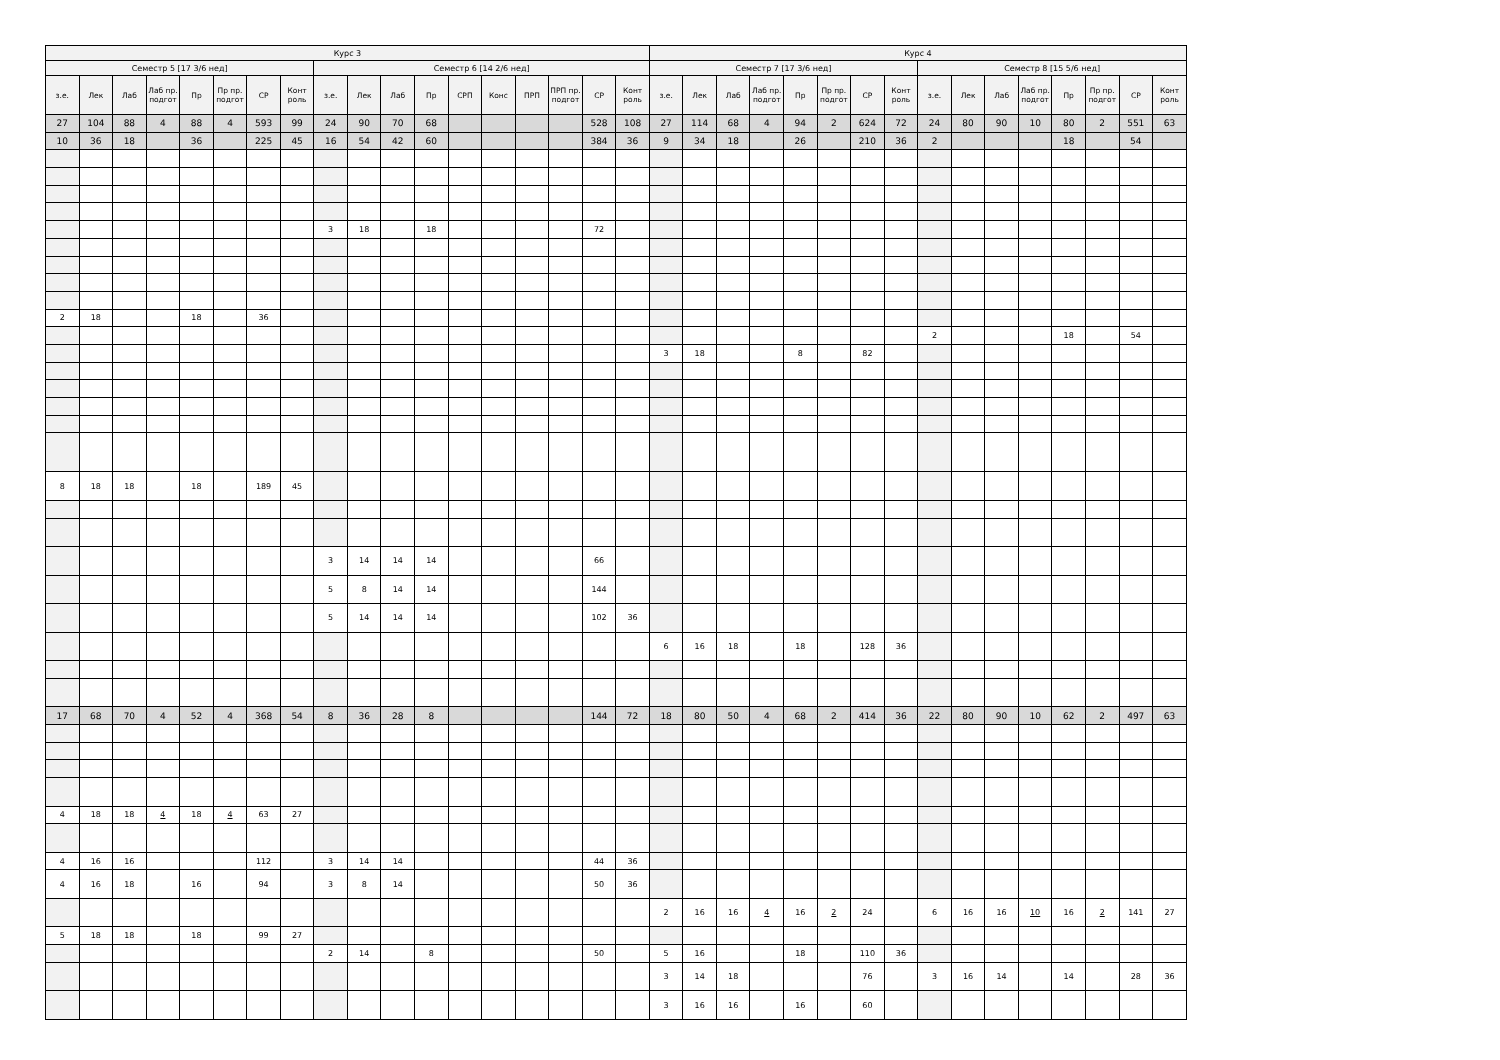| Курс 3 | | | | | | | | | | | | | | | | | | Курс 4 | | | | | | | | | | | | | | | |
| --- | --- | --- | --- | --- | --- | --- | --- | --- | --- | --- | --- | --- | --- | --- | --- | --- | --- | --- | --- | --- | --- | --- | --- | --- | --- | --- | --- | --- | --- | --- | --- | --- | --- |
| Семестр 5 [17 3/6 нед] | | | | | | | | Семестр 6 [14 2/6 нед] | | | | | | | | | | Семестр 7 [17 3/6 нед] | | | | | | | | Семестр 8 [15 5/6 нед] | | | | | | | |
| з.е. | Лек | Лаб | Лаб пр. подгот | Пр | Пр пр. подгот | СР | Конт роль | з.е. | Лек | Лаб | Пр | СРП | Конс | ПРП | ПРП пр. подгот | СР | Конт роль | з.е. | Лек | Лаб | Лаб пр. подгот | Пр | Пр пр. подгот | СР | Конт роль | з.е. | Лек | Лаб | Лаб пр. подгот | Пр | Пр пр. подгот | СР | Конт роль |
| 27 | 104 | 88 | 4 | 88 | 4 | 593 | 99 | 24 | 90 | 70 | 68 | | | | | 528 | 108 | 27 | 114 | 68 | 4 | 94 | 2 | 624 | 72 | 24 | 80 | 90 | 10 | 80 | 2 | 551 | 63 |
| 10 | 36 | 18 | | 36 | | 225 | 45 | 16 | 54 | 42 | 60 | | | | | 384 | 36 | 9 | 34 | 18 | | 26 | | 210 | 36 | 2 | | | | 18 | | 54 | |
| | | | | | | | | 3 | 18 | | 18 | | | | | 72 | | | | | | | | | | | | | | | | | |
| 2 | 18 | | | 18 | | 36 | | | | | | | | | | | | | | | | | | | | | | | | | | | |
| | | | | | | | | | | | | | | | | | | | | | | | | | | 2 | | | | 18 | | 54 | |
| | | | | | | | | | | | | | | | | | | 3 | 18 | | | 8 | | 82 | | | | | | | | | |
| 8 | 18 | 18 | | 18 | | 189 | 45 | | | | | | | | | | | | | | | | | | | | | | | | | | |
| | | | | | | | | 3 | 14 | 14 | 14 | | | | | 66 | | | | | | | | | | | | | | | | | |
| | | | | | | | | 5 | 8 | 14 | 14 | | | | | 144 | | | | | | | | | | | | | | | | | |
| | | | | | | | | 5 | 14 | 14 | 14 | | | | | 102 | 36 | | | | | | | | | | | | | | | | |
| | | | | | | | | | | | | | | | | | | 6 | 16 | 18 | | 18 | | 128 | 36 | | | | | | | | |
| 17 | 68 | 70 | 4 | 52 | 4 | 368 | 54 | 8 | 36 | 28 | 8 | | | | | 144 | 72 | 18 | 80 | 50 | 4 | 68 | 2 | 414 | 36 | 22 | 80 | 90 | 10 | 62 | 2 | 497 | 63 |
| 4 | 18 | 18 | 4 | 18 | 4 | 63 | 27 | | | | | | | | | | | | | | | | | | | | | | | | | | |
| 4 | 16 | 16 | | | | 112 | | 3 | 14 | 14 | | | | | | 44 | 36 | | | | | | | | | | | | | | | | |
| 4 | 16 | 18 | | 16 | | 94 | | 3 | 8 | 14 | | | | | | 50 | 36 | | | | | | | | | | | | | | | | |
| | | | | | | | | | | | | | | | | | | 2 | 16 | 16 | 4 | 16 | 2 | 24 | | 6 | 16 | 16 | 10 | 16 | 2 | 141 | 27 |
| 5 | 18 | 18 | | 18 | | 99 | 27 | | | | | | | | | | | | | | | | | | | | | | | | | | |
| | | | | | | | | 2 | 14 | | 8 | | | | | 50 | | 5 | 16 | | | 18 | | 110 | 36 | | | | | | | | |
| | | | | | | | | | | | | | | | | | | 3 | 14 | 18 | | | | 76 | | 3 | 16 | 14 | | 14 | | 28 | 36 |
| | | | | | | | | | | | | | | | | | | 3 | 16 | 16 | | 16 | | 60 | | | | | | | | | |